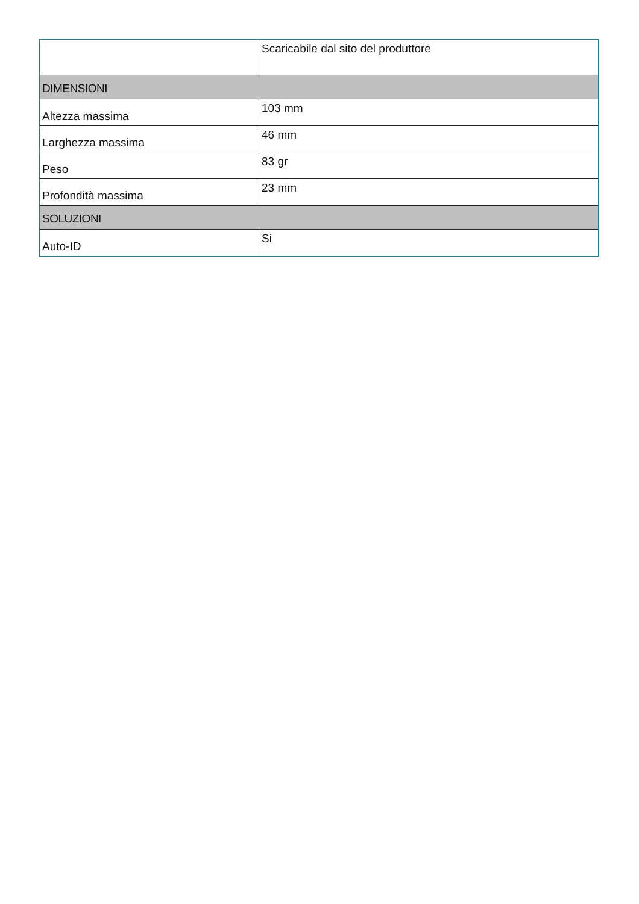| | Scaricabile dal sito del produttore |
| DIMENSIONI | |
| Altezza massima | 103 mm |
| Larghezza massima | 46 mm |
| Peso | 83 gr |
| Profondità massima | 23 mm |
| SOLUZIONI | |
| Auto-ID | Si |